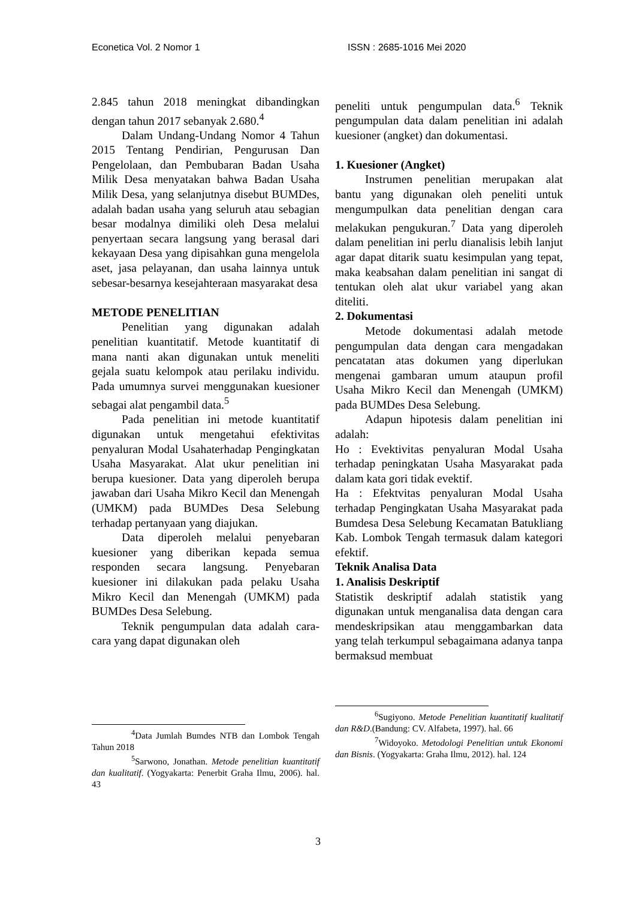Econetica Vol. 2 Nomor 1 ISSN : 2685-1016 Mei 2020
2.845 tahun 2018 meningkat dibandingkan dengan tahun 2017 sebanyak 2.680.<sup>4</sup>
Dalam Undang-Undang Nomor 4 Tahun 2015 Tentang Pendirian, Pengurusan Dan Pengelolaan, dan Pembubaran Badan Usaha Milik Desa menyatakan bahwa Badan Usaha Milik Desa, yang selanjutnya disebut BUMDes, adalah badan usaha yang seluruh atau sebagian besar modalnya dimiliki oleh Desa melalui penyertaan secara langsung yang berasal dari kekayaan Desa yang dipisahkan guna mengelola aset, jasa pelayanan, dan usaha lainnya untuk sebesar-besarnya kesejahteraan masyarakat desa
METODE PENELITIAN
Penelitian yang digunakan adalah penelitian kuantitatif. Metode kuantitatif di mana nanti akan digunakan untuk meneliti gejala suatu kelompok atau perilaku individu. Pada umumnya survei menggunakan kuesioner sebagai alat pengambil data.<sup>5</sup>
Pada penelitian ini metode kuantitatif digunakan untuk mengetahui efektivitas penyaluran Modal Usahaterhadap Pengingkatan Usaha Masyarakat. Alat ukur penelitian ini berupa kuesioner. Data yang diperoleh berupa jawaban dari Usaha Mikro Kecil dan Menengah (UMKM) pada BUMDes Desa Selebung terhadap pertanyaan yang diajukan.
Data diperoleh melalui penyebaran kuesioner yang diberikan kepada semua responden secara langsung. Penyebaran kuesioner ini dilakukan pada pelaku Usaha Mikro Kecil dan Menengah (UMKM) pada BUMDes Desa Selebung.
Teknik pengumpulan data adalah cara-cara yang dapat digunakan oleh
<sup>4</sup> Data Jumlah Bumdes NTB dan Lombok Tengah Tahun 2018
<sup>5</sup> Sarwono, Jonathan. Metode penelitian kuantitatif dan kualitatif. (Yogyakarta: Penerbit Graha Ilmu, 2006). hal. 43
peneliti untuk pengumpulan data.<sup>6</sup> Teknik pengumpulan data dalam penelitian ini adalah kuesioner (angket) dan dokumentasi.
1. Kuesioner (Angket)
Instrumen penelitian merupakan alat bantu yang digunakan oleh peneliti untuk mengumpulkan data penelitian dengan cara melakukan pengukuran.<sup>7</sup> Data yang diperoleh dalam penelitian ini perlu dianalisis lebih lanjut agar dapat ditarik suatu kesimpulan yang tepat, maka keabsahan dalam penelitian ini sangat di tentukan oleh alat ukur variabel yang akan diteliti.
2. Dokumentasi
Metode dokumentasi adalah metode pengumpulan data dengan cara mengadakan pencatatan atas dokumen yang diperlukan mengenai gambaran umum ataupun profil Usaha Mikro Kecil dan Menengah (UMKM) pada BUMDes Desa Selebung.
Adapun hipotesis dalam penelitian ini adalah:
Ho : Evektivitas penyaluran Modal Usaha terhadap peningkatan Usaha Masyarakat pada dalam kata gori tidak evektif.
Ha : Efektvitas penyaluran Modal Usaha terhadap Pengingkatan Usaha Masyarakat pada Bumdesa Desa Selebung Kecamatan Batukliang Kab. Lombok Tengah termasuk dalam kategori efektif.
Teknik Analisa Data
1. Analisis Deskriptif
Statistik deskriptif adalah statistik yang digunakan untuk menganalisa data dengan cara mendeskripsikan atau menggambarkan data yang telah terkumpul sebagaimana adanya tanpa bermaksud membuat
<sup>6</sup> Sugiyono. Metode Penelitian kuantitatif kualitatif dan R&D.(Bandung: CV. Alfabeta, 1997). hal. 66
<sup>7</sup> Widoyoko. Metodologi Penelitian untuk Ekonomi dan Bisnis. (Yogyakarta: Graha Ilmu, 2012). hal. 124
3